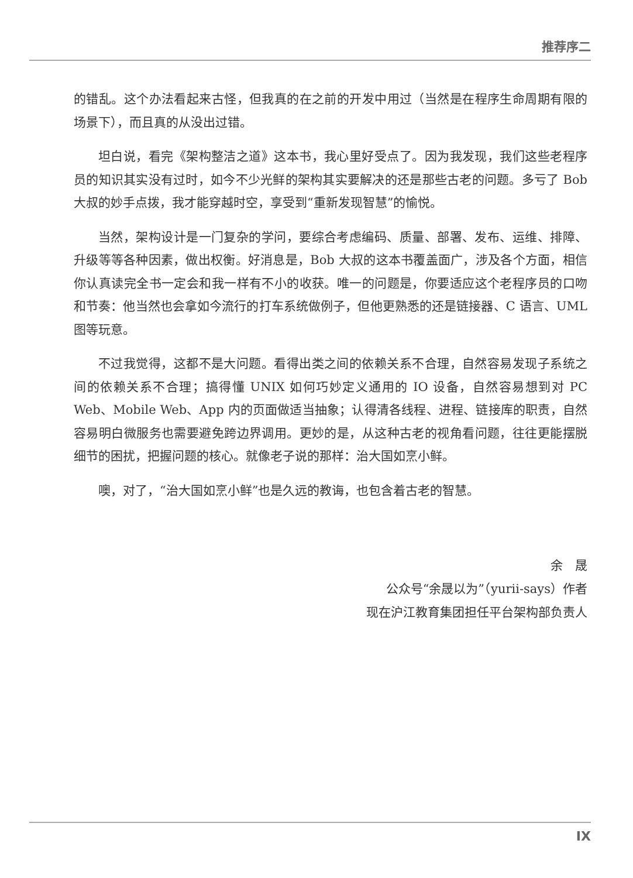推荐序二
的错乱。这个办法看起来古怪，但我真的在之前的开发中用过（当然是在程序生命周期有限的场景下），而且真的从没出过错。
坦白说，看完《架构整洁之道》这本书，我心里好受点了。因为我发现，我们这些老程序员的知识其实没有过时，如今不少光鲜的架构其实要解决的还是那些古老的问题。多亏了 Bob 大叔的妙手点拨，我才能穿越时空，享受到“重新发现智慧”的愉悦。
当然，架构设计是一门复杂的学问，要综合考虑编码、质量、部署、发布、运维、排障、升级等等各种因素，做出权衡。好消息是，Bob 大叔的这本书覆盖面广，涉及各个方面，相信你认真读完全书一定会和我一样有不小的收获。唯一的问题是，你要适应这个老程序员的口吻和节奏：他当然也会拿如今流行的打车系统做例子，但他更熟悉的还是链接器、C 语言、UML 图等玩意。
不过我觉得，这都不是大问题。看得出类之间的依赖关系不合理，自然容易发现子系统之间的依赖关系不合理；搞得懂 UNIX 如何巧妙定义通用的 IO 设备，自然容易想到对 PC Web、Mobile Web、App 内的页面做适当抽象；认得清各线程、进程、链接库的职责，自然容易明白微服务也需要避免跨边界调用。更妙的是，从这种古老的视角看问题，往往更能摆脱细节的困扰，把握问题的核心。就像老子说的那样：治大国如烹小鲜。
噢，对了，“治大国如烹小鲜”也是久远的教诲，也包含着古老的智慧。
余　晟
公众号“余晟以为”（yurii-says）作者
现在沪江教育集团担任平台架构部负责人
IX